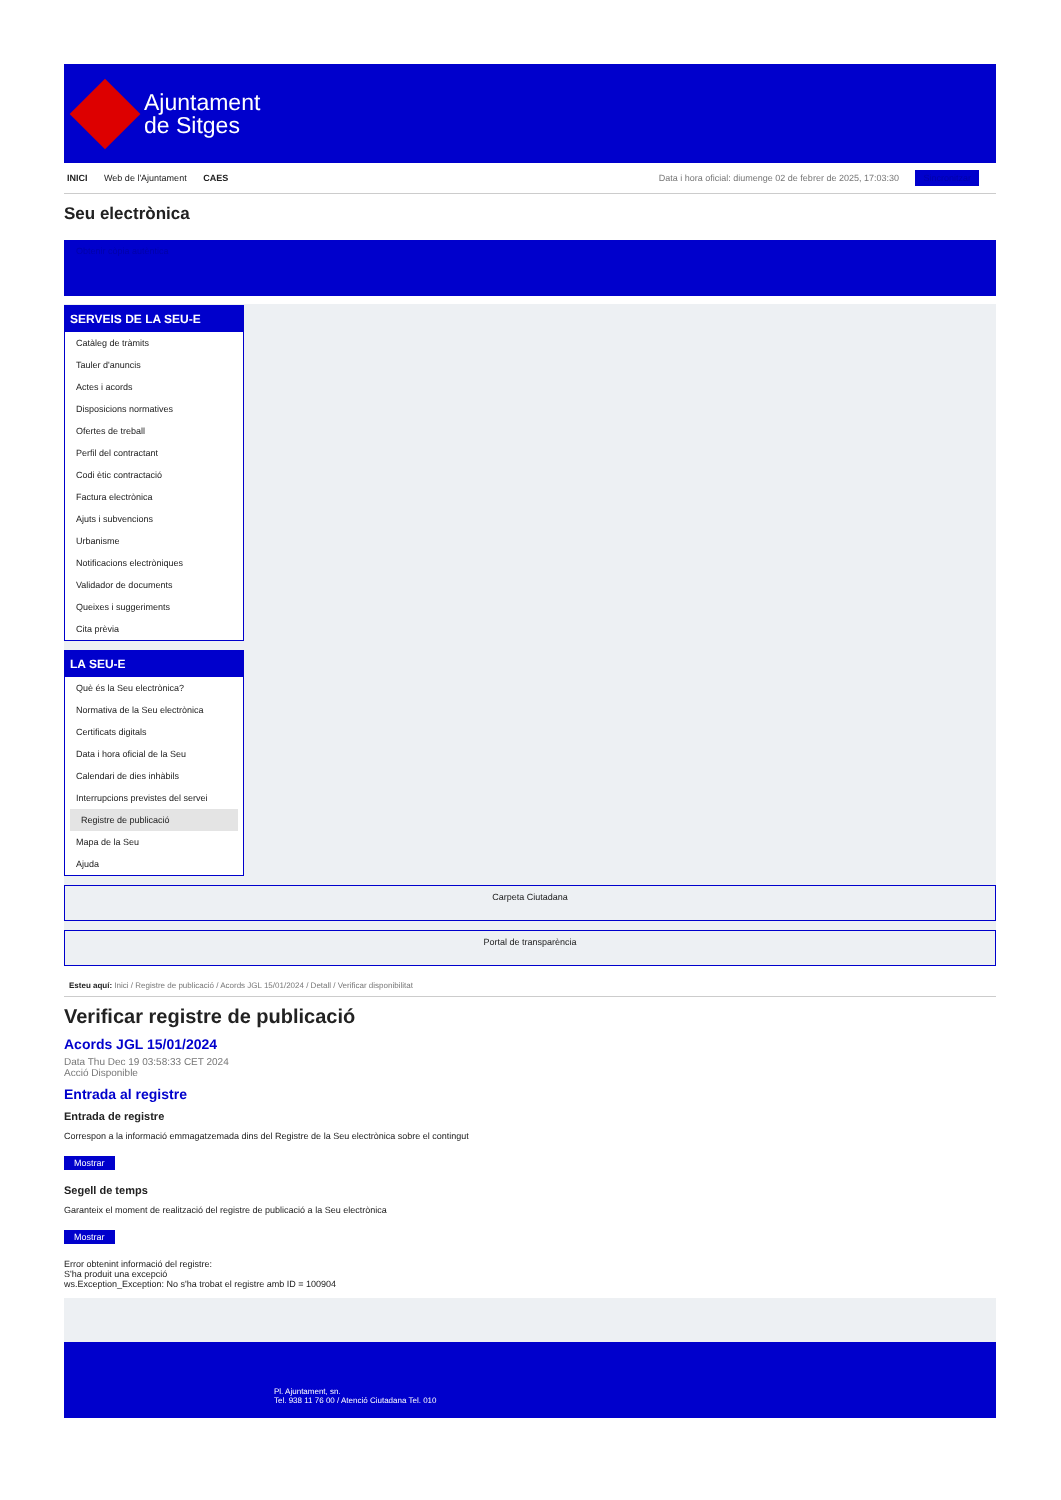Ajuntament
de Sitges
INICI Web de l'Ajuntament CAES
Data i hora oficial: diumenge 02 de febrer de 2025, 17:03:30 Sincronitzar
Seu electrònica
Obtenir còpia autèntica
SERVEIS DE LA SEU-E
Catàleg de tràmits
Tauler d'anuncis
Actes i acords
Disposicions normatives
Ofertes de treball
Perfil del contractant
Codi ètic contractació
Factura electrònica
Ajuts i subvencions
Urbanisme
Notificacions electròniques
Validador de documents
Queixes i suggeriments
Cita prèvia
LA SEU-E
Què és la Seu electrònica?
Normativa de la Seu electrònica
Certificats digitals
Data i hora oficial de la Seu
Calendari de dies inhàbils
Interrupcions previstes del servei
Registre de publicació
Mapa de la Seu
Ajuda
Carpeta Ciutadana
Portal de transparència
Esteu aquí: Inici / Registre de publicació / Acords JGL 15/01/2024 / Detall / Verificar disponibilitat
Verificar registre de publicació
Acords JGL 15/01/2024
Data Thu Dec 19 03:58:33 CET 2024
Acció Disponible
Entrada al registre
Entrada de registre
Correspon a la informació emmagatzemada dins del Registre de la Seu electrònica sobre el contingut
Mostrar
Segell de temps
Garanteix el moment de realització del registre de publicació a la Seu electrònica
Mostrar
Error obtenint informació del registre:
S'ha produit una excepció
ws.Exception_Exception: No s'ha trobat el registre amb ID = 100904
Pl. Ajuntament, sn.
Tel. 938 11 76 00 / Atenció Ciutadana Tel. 010